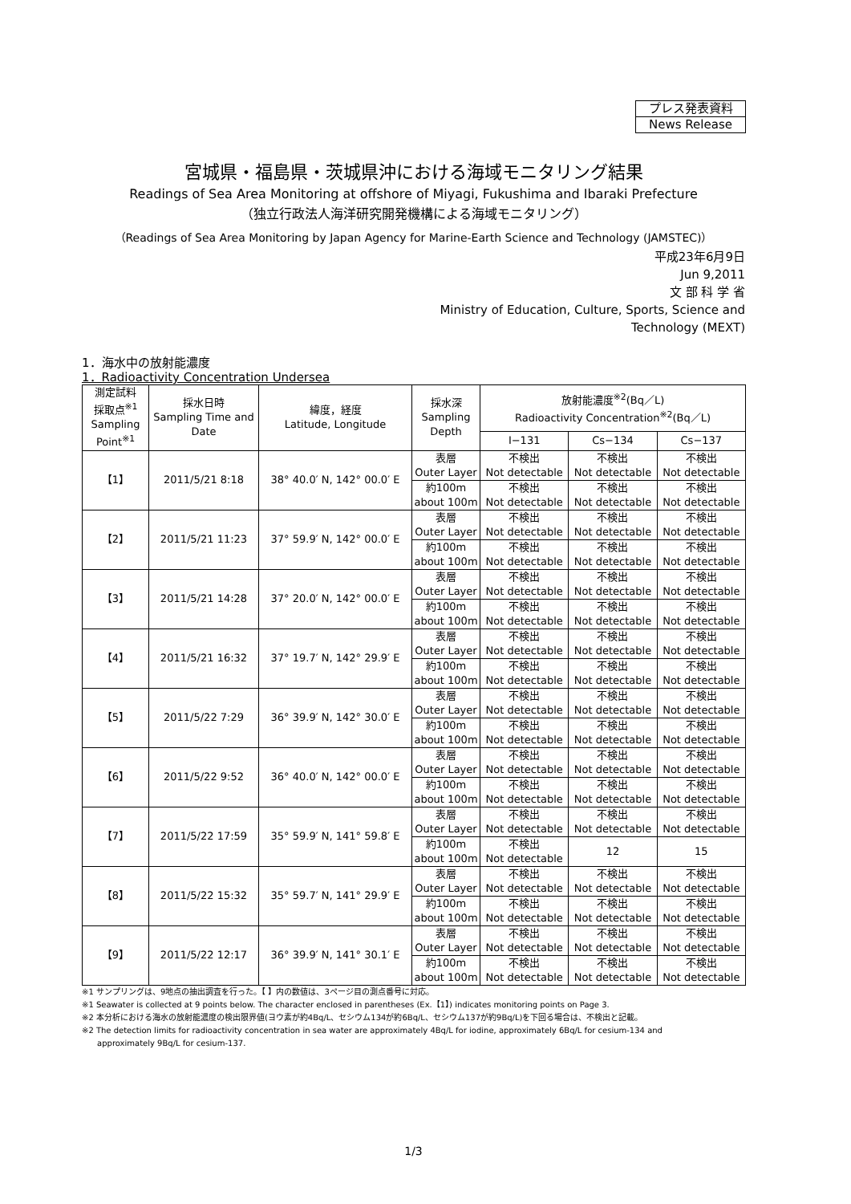プレス発表資料
News Release
宮城県・福島県・茨城県沖における海域モニタリング結果
Readings of Sea Area Monitoring at offshore of Miyagi, Fukushima and Ibaraki Prefecture
（独立行政法人海洋研究開発機構による海域モニタリング）
（Readings of Sea Area Monitoring by Japan Agency for Marine-Earth Science and Technology (JAMSTEC)）
平成23年6月9日
Jun 9,2011
文 部 科 学 省
Ministry of Education, Culture, Sports, Science and
Technology (MEXT)
1．海水中の放射能濃度
1．Radioactivity Concentration Undersea
| 測定試料 採取点<sup>※1</sup> Sampling Point<sup>※1</sup> | 採水日時 Sampling Time and Date | 緯度，経度 Latitude, Longitude | 採水深 Sampling Depth | 放射能濃度<sup>※2</sup>(Bq／L) Radioactivity Concentration<sup>※2</sup>(Bq／L) | | |
| --- | --- | --- | --- | --- | --- | --- |
| | | | | I−131 | Cs−134 | Cs−137 |
| 【1】 | 2011/5/21 8:18 | 38° 40.0′ N, 142° 00.0′ E | 表層 Outer Layer | 不検出 Not detectable | 不検出 Not detectable | 不検出 Not detectable |
| | | | 約100m about 100m | 不検出 Not detectable | 不検出 Not detectable | 不検出 Not detectable |
| 【2】 | 2011/5/21 11:23 | 37° 59.9′ N, 142° 00.0′ E | 表層 Outer Layer | 不検出 Not detectable | 不検出 Not detectable | 不検出 Not detectable |
| | | | 約100m about 100m | 不検出 Not detectable | 不検出 Not detectable | 不検出 Not detectable |
| 【3】 | 2011/5/21 14:28 | 37° 20.0′ N, 142° 00.0′ E | 表層 Outer Layer | 不検出 Not detectable | 不検出 Not detectable | 不検出 Not detectable |
| | | | 約100m about 100m | 不検出 Not detectable | 不検出 Not detectable | 不検出 Not detectable |
| 【4】 | 2011/5/21 16:32 | 37° 19.7′ N, 142° 29.9′ E | 表層 Outer Layer | 不検出 Not detectable | 不検出 Not detectable | 不検出 Not detectable |
| | | | 約100m about 100m | 不検出 Not detectable | 不検出 Not detectable | 不検出 Not detectable |
| 【5】 | 2011/5/22 7:29 | 36° 39.9′ N, 142° 30.0′ E | 表層 Outer Layer | 不検出 Not detectable | 不検出 Not detectable | 不検出 Not detectable |
| | | | 約100m about 100m | 不検出 Not detectable | 不検出 Not detectable | 不検出 Not detectable |
| 【6】 | 2011/5/22 9:52 | 36° 40.0′ N, 142° 00.0′ E | 表層 Outer Layer | 不検出 Not detectable | 不検出 Not detectable | 不検出 Not detectable |
| | | | 約100m about 100m | 不検出 Not detectable | 不検出 Not detectable | 不検出 Not detectable |
| 【7】 | 2011/5/22 17:59 | 35° 59.9′ N, 141° 59.8′ E | 表層 Outer Layer | 不検出 Not detectable | 不検出 Not detectable | 不検出 Not detectable |
| | | | 約100m about 100m | 不検出 Not detectable | 12 | 15 |
| 【8】 | 2011/5/22 15:32 | 35° 59.7′ N, 141° 29.9′ E | 表層 Outer Layer | 不検出 Not detectable | 不検出 Not detectable | 不検出 Not detectable |
| | | | 約100m about 100m | 不検出 Not detectable | 不検出 Not detectable | 不検出 Not detectable |
| 【9】 | 2011/5/22 12:17 | 36° 39.9′ N, 141° 30.1′ E | 表層 Outer Layer | 不検出 Not detectable | 不検出 Not detectable | 不検出 Not detectable |
| | | | 約100m about 100m | 不検出 Not detectable | 不検出 Not detectable | 不検出 Not detectable |
※1 サンプリングは、9地点の抽出調査を行った。【 】内の数値は、3ページ目の測点番号に対応。
※1 Seawater is collected at 9 points below. The character enclosed in parentheses (Ex.【1】) indicates monitoring points on Page 3.
※2 本分析における海水の放射能濃度の検出限界値(ヨウ素が約4Bq/L、セシウム134が約6Bq/L、セシウム137が約9Bq/L)を下回る場合は、不検出と記載。
※2 The detection limits for radioactivity concentration in sea water are approximately 4Bq/L for iodine, approximately 6Bq/L for cesium-134 and
approximately 9Bq/L for cesium-137.
1/3